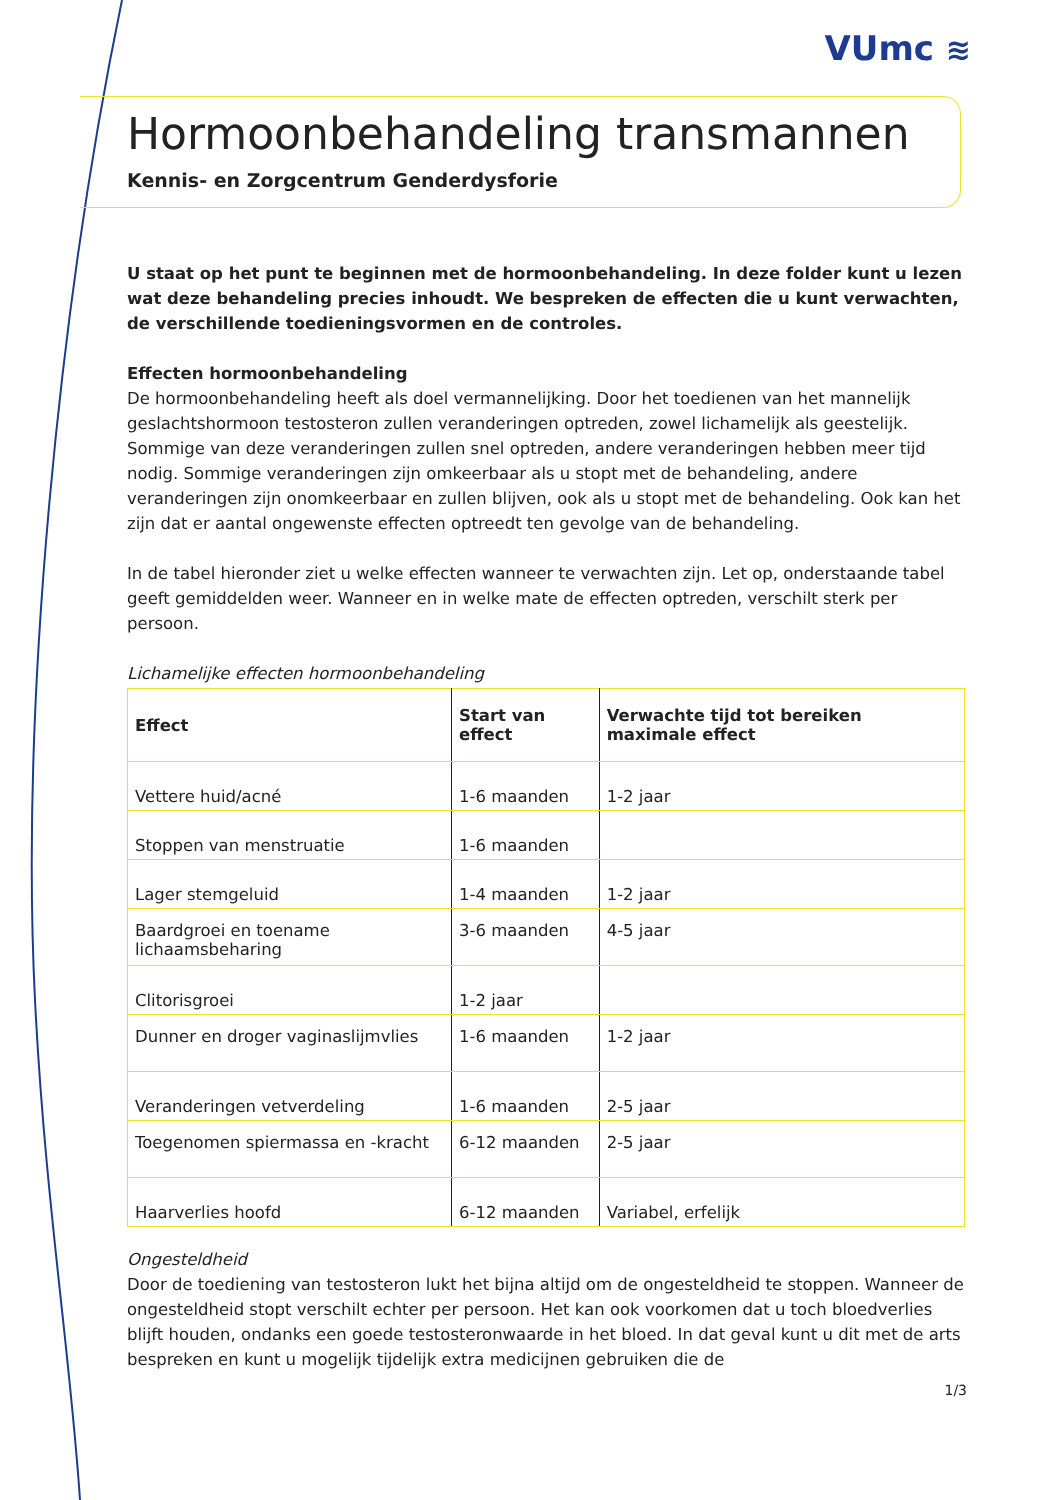VUmc ≋
Hormoonbehandeling transmannen
Kennis- en Zorgcentrum Genderdysforie
U staat op het punt te beginnen met de hormoonbehandeling. In deze folder kunt u lezen wat deze behandeling precies inhoudt. We bespreken de effecten die u kunt verwachten, de verschillende toedieningsvormen en de controles.
Effecten hormoonbehandeling
De hormoonbehandeling heeft als doel vermannelijking. Door het toedienen van het mannelijk geslachtshormoon testosteron zullen veranderingen optreden, zowel lichamelijk als geestelijk. Sommige van deze veranderingen zullen snel optreden, andere veranderingen hebben meer tijd nodig. Sommige veranderingen zijn omkeerbaar als u stopt met de behandeling, andere veranderingen zijn onomkeerbaar en zullen blijven, ook als u stopt met de behandeling. Ook kan het zijn dat er aantal ongewenste effecten optreedt ten gevolge van de behandeling.
In de tabel hieronder ziet u welke effecten wanneer te verwachten zijn. Let op, onderstaande tabel geeft gemiddelden weer. Wanneer en in welke mate de effecten optreden, verschilt sterk per persoon.
Lichamelijke effecten hormoonbehandeling
| Effect | Start van effect | Verwachte tijd tot bereiken maximale effect |
| --- | --- | --- |
| Vettere huid/acné | 1-6 maanden | 1-2 jaar |
| Stoppen van menstruatie | 1-6 maanden | |
| Lager stemgeluid | 1-4 maanden | 1-2 jaar |
| Baardgroei en toename lichaamsbeharing | 3-6 maanden | 4-5 jaar |
| Clitorisgroei | 1-2 jaar | |
| Dunner en droger vaginaslijmvlies | 1-6 maanden | 1-2 jaar |
| Veranderingen vetverdeling | 1-6 maanden | 2-5 jaar |
| Toegenomen spiermassa en -kracht | 6-12 maanden | 2-5 jaar |
| Haarverlies hoofd | 6-12 maanden | Variabel, erfelijk |
Ongesteldheid
Door de toediening van testosteron lukt het bijna altijd om de ongesteldheid te stoppen. Wanneer de ongesteldheid stopt verschilt echter per persoon. Het kan ook voorkomen dat u toch bloedverlies blijft houden, ondanks een goede testosteronwaarde in het bloed. In dat geval kunt u dit met de arts bespreken en kunt u mogelijk tijdelijk extra medicijnen gebruiken die de
1/3